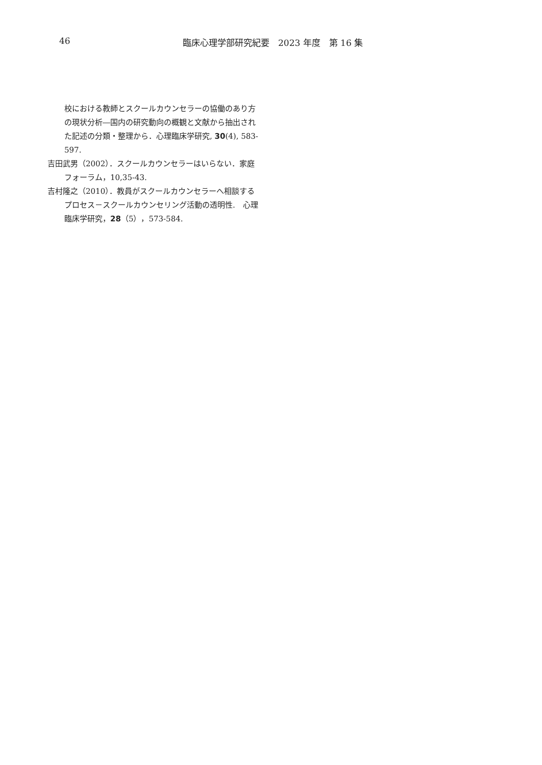46 臨床心理学部研究紀要　2023 年度　第 16 集
校における教師とスクールカウンセラーの協働のあり方の現状分析―国内の研究動向の概観と文献から抽出された記述の分類・整理から．心理臨床学研究, 30(4), 583-597.
吉田武男（2002）．スクールカウンセラーはいらない．家庭フォーラム，10,35-43.
吉村隆之（2010）．教員がスクールカウンセラーへ相談するプロセス－スクールカウンセリング活動の透明性.　心理臨床学研究，28（5），573-584.